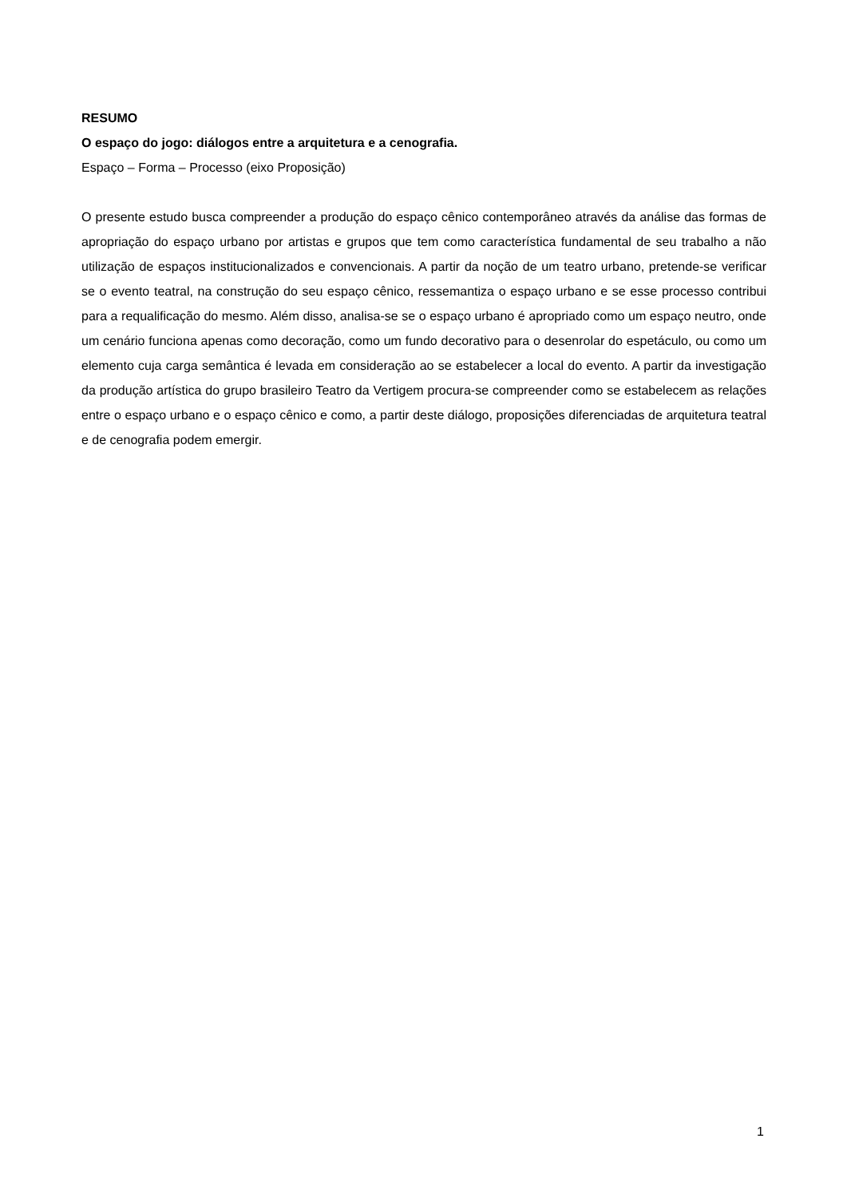RESUMO
O espaço do jogo: diálogos entre a arquitetura e a cenografia.
Espaço – Forma – Processo (eixo Proposição)
O presente estudo busca compreender a produção do espaço cênico contemporâneo através da análise das formas de apropriação do espaço urbano por artistas e grupos que tem como característica fundamental de seu trabalho a não utilização de espaços institucionalizados e convencionais. A partir da noção de um teatro urbano, pretende-se verificar se o evento teatral, na construção do seu espaço cênico, ressemantiza o espaço urbano e se esse processo contribui para a requalificação do mesmo. Além disso, analisa-se se o espaço urbano é apropriado como um espaço neutro, onde um cenário funciona apenas como decoração, como um fundo decorativo para o desenrolar do espetáculo, ou como um elemento cuja carga semântica é levada em consideração ao se estabelecer a local do evento. A partir da investigação da produção artística do grupo brasileiro Teatro da Vertigem procura-se compreender como se estabelecem as relações entre o espaço urbano e o espaço cênico e como, a partir deste diálogo, proposições diferenciadas de arquitetura teatral e de cenografia podem emergir.
1